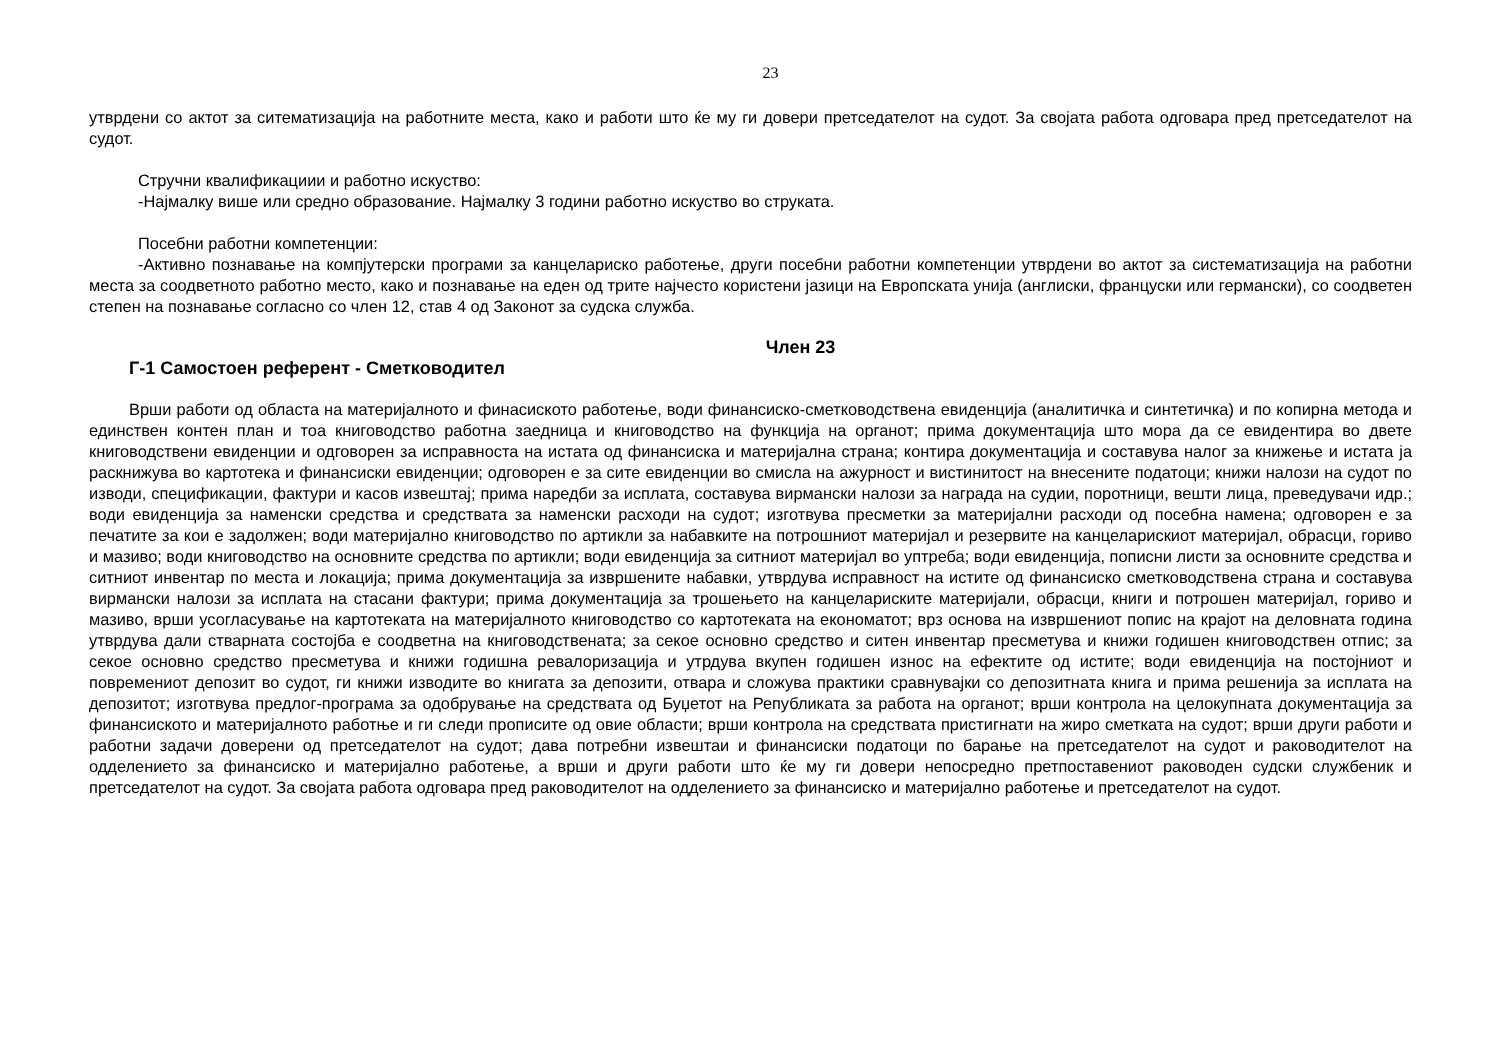23
утврдени со актот за ситематизација на работните места, како и работи што ќе му ги довери претседателот на судот. За својата работа одговара пред претседателот на судот.
Стручни квалификациии и работно искуство:
-Најмалку више или средно образование. Најмалку 3 години работно искуство во струката.
Посебни работни компетенции:
-Активно познавање на компјутерски програми за канцелариско работење, други посебни работни компетенции утврдени во актот за систематизација на работни места за соодветното работно место, како и познавање на еден од трите најчесто користени јазици на Европската унија (англиски, француски или германски), со соодветен степен на познавање согласно со член 12, став 4 од Законот за судска служба.
Член 23
Г-1 Самостоен референт - Сметководител
Врши работи од областа на материјалното и финасиското работење, води финансиско-сметководствена евиденција (аналитичка и синтетичка) и по копирна метода и единствен контен план и тоа книговодство работна заедница и книговодство на функција на органот; прима документација што мора да се евидентира во двете книговодствени евиденции и одговорен за исправноста на истата од финансиска и материјална страна; контира документација и составува налог за книжење и истата ја раскнижува во картотека и финансиски евиденции; одговорен е за сите евиденции во смисла на ажурност и вистинитост на внесените податоци; книжи налози на судот по изводи, спецификации, фактури и касов извештај; прима наредби за исплата, составува вирмански налози за награда на судии, поротници, вешти лица, преведувачи идр.; води евиденција за наменски средства и средствата за наменски расходи на судот; изготвува пресметки за материјални расходи од посебна намена; одговорен е за печатите за кои е задолжен; води материјално книговодство по артикли за набавките на потрошниот материјал и резервите на канцеларискиот материјал, обрасци, гориво и мазиво; води книговодство на основните средства по артикли; води евиденција за ситниот материјал во уптреба; води евиденција, пописни листи за основните средства и ситниот инвентар по места и локација; прима документација за извршените набавки, утврдува исправност на истите од финансиско сметководствена страна и составува вирмански налози за исплата на стасани фактури; прима документација за трошењето на канцелариските материјали, обрасци, книги и потрошен материјал, гориво и мазиво, врши усогласување на картотеката на материјалното книговодство со картотеката на економатот; врз основа на извршениот попис на крајот на деловната година утврдува дали стварната состојба е соодветна на книговодствената; за секое основно средство и ситен инвентар пресметува и книжи годишен книговодствен отпис; за секое основно средство пресметува и книжи годишна ревалоризација и утрдува вкупен годишен износ на ефектите од истите; води евиденција на постојниот и повремениот депозит во судот, ги книжи изводите во книгата за депозити, отвара и сложува практики сравнувајки со депозитната книга и прима решенија за исплата на депозитот; изготвува предлог-програма за одобрување на средствата од Буџетот на Републиката за работа на органот; врши контрола на целокупната документација за финансиското и материјалното работње и ги следи прописите од овие области; врши контрола на средствата пристигнати на жиро сметката на судот; врши други работи и работни задачи доверени од претседателот на судот; дава потребни извештаи и финансиски податоци по барање на претседателот на судот и раководителот на одделението за финансиско и материјално работење, а врши и други работи што ќе му ги довери непосредно претпоставениот раководен судски службеник и претседателот на судот. За својата работа одговара пред раководителот на одделението за финансиско и материјално работење и претседателот на судот.